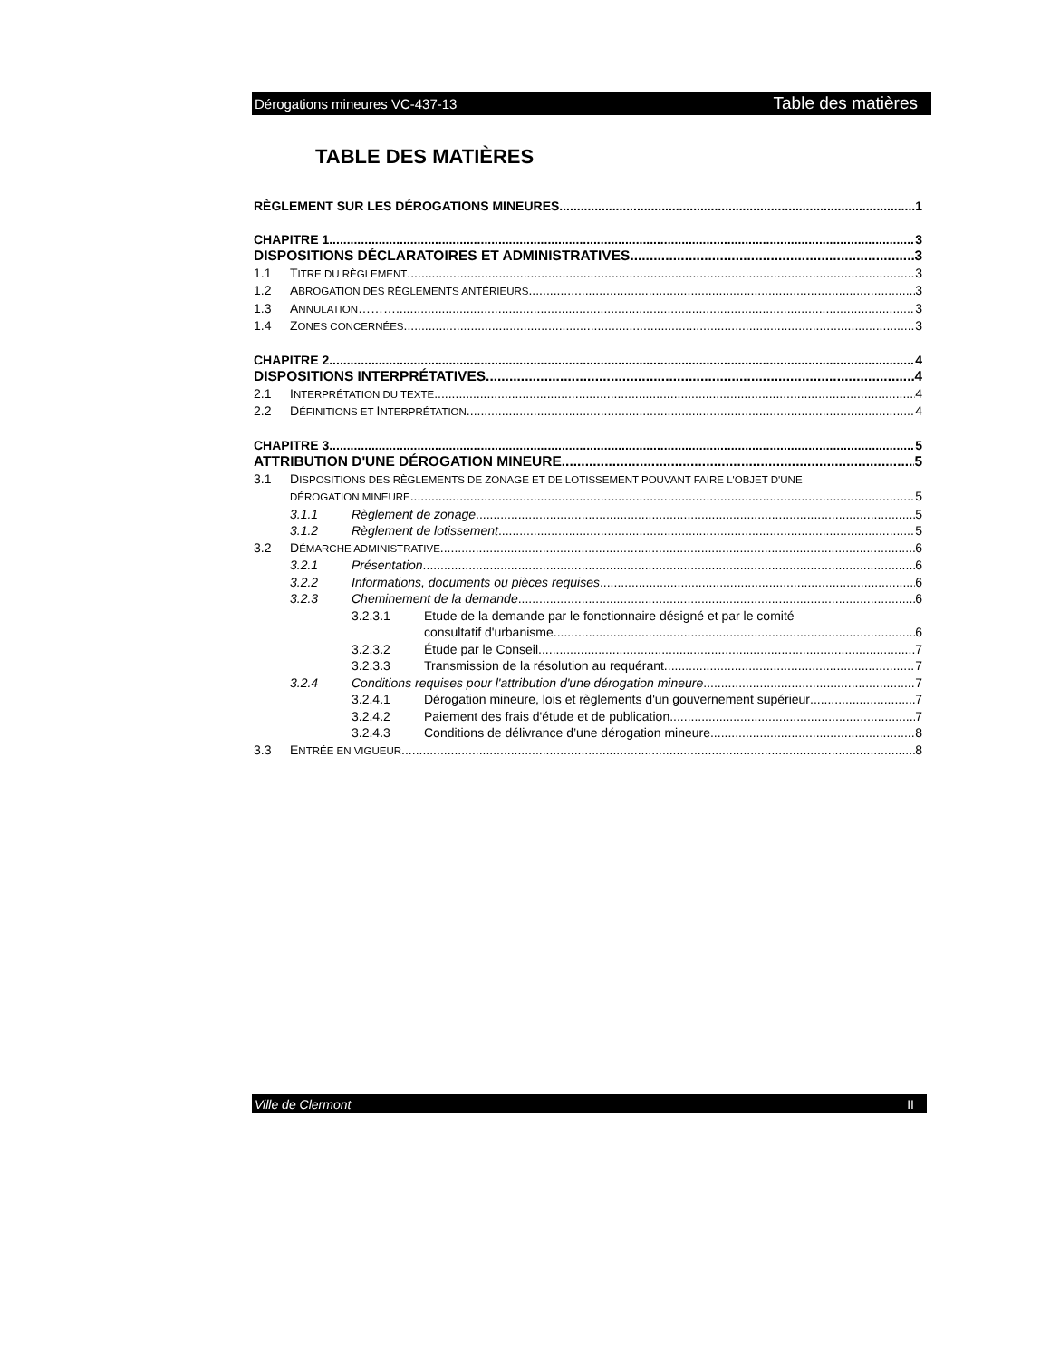Dérogations mineures VC-437-13 Table des matières
TABLE DES MATIÈRES
RÈGLEMENT SUR LES DÉROGATIONS MINEURES 1
CHAPITRE 1 3
DISPOSITIONS DÉCLARATOIRES ET ADMINISTRATIVES 3
1.1 TITRE DU RÈGLEMENT 3
1.2 ABROGATION DES RÈGLEMENTS ANTÉRIEURS 3
1.3 ANNULATION………. 3
1.4 ZONES CONCERNÉES 3
CHAPITRE 2 4
DISPOSITIONS INTERPRÉTATIVES 4
2.1 INTERPRÉTATION DU TEXTE 4
2.2 DÉFINITIONS ET INTERPRÉTATION 4
CHAPITRE 3 5
ATTRIBUTION D'UNE DÉROGATION MINEURE 5
3.1 DISPOSITIONS DES RÈGLEMENTS DE ZONAGE ET DE LOTISSEMENT POUVANT FAIRE L'OBJET D'UNE
DÉROGATION MINEURE 5
3.1.1 Règlement de zonage 5
3.1.2 Règlement de lotissement 5
3.2 DÉMARCHE ADMINISTRATIVE 6
3.2.1 Présentation 6
3.2.2 Informations, documents ou pièces requises 6
3.2.3 Cheminement de la demande 6
3.2.3.1 Etude de la demande par le fonctionnaire désigné et par le comité
consultatif d'urbanisme 6
3.2.3.2 Étude par le Conseil 7
3.2.3.3 Transmission de la résolution au requérant 7
3.2.4 Conditions requises pour l'attribution d'une dérogation mineure 7
3.2.4.1 Dérogation mineure, lois et règlements d'un gouvernement supérieur 7
3.2.4.2 Paiement des frais d'étude et de publication 7
3.2.4.3 Conditions de délivrance d’une dérogation mineure 8
3.3 ENTRÉE EN VIGUEUR 8
Ville de Clermont II